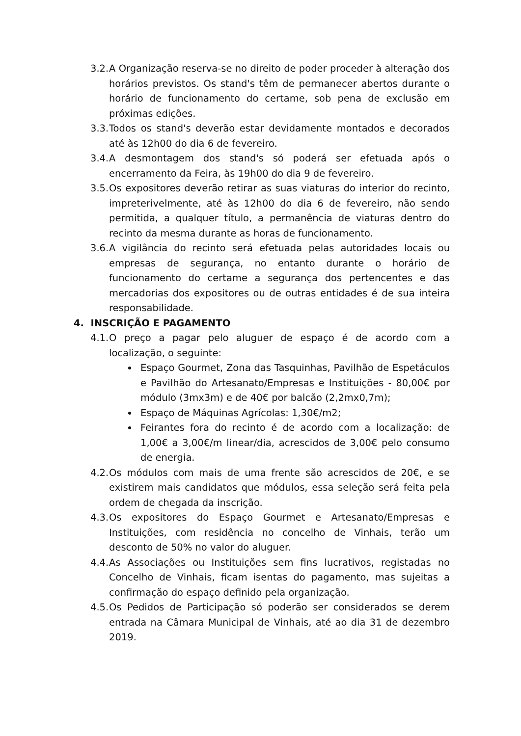3.2. A Organização reserva-se no direito de poder proceder à alteração dos horários previstos. Os stand's têm de permanecer abertos durante o horário de funcionamento do certame, sob pena de exclusão em próximas edições.
3.3. Todos os stand's deverão estar devidamente montados e decorados até às 12h00 do dia 6 de fevereiro.
3.4. A desmontagem dos stand's só poderá ser efetuada após o encerramento da Feira, às 19h00 do dia 9 de fevereiro.
3.5. Os expositores deverão retirar as suas viaturas do interior do recinto, impreterivelmente, até às 12h00 do dia 6 de fevereiro, não sendo permitida, a qualquer título, a permanência de viaturas dentro do recinto da mesma durante as horas de funcionamento.
3.6. A vigilância do recinto será efetuada pelas autoridades locais ou empresas de segurança, no entanto durante o horário de funcionamento do certame a segurança dos pertencentes e das mercadorias dos expositores ou de outras entidades é de sua inteira responsabilidade.
4. INSCRIÇÃO E PAGAMENTO
4.1. O preço a pagar pelo aluguer de espaço é de acordo com a localização, o seguinte:
Espaço Gourmet, Zona das Tasquinhas, Pavilhão de Espetáculos e Pavilhão do Artesanato/Empresas e Instituições - 80,00€ por módulo (3mx3m) e de 40€ por balcão (2,2mx0,7m);
Espaço de Máquinas Agrícolas: 1,30€/m2;
Feirantes fora do recinto é de acordo com a localização: de 1,00€ a 3,00€/m linear/dia, acrescidos de 3,00€ pelo consumo de energia.
4.2. Os módulos com mais de uma frente são acrescidos de 20€, e se existirem mais candidatos que módulos, essa seleção será feita pela ordem de chegada da inscrição.
4.3. Os expositores do Espaço Gourmet e Artesanato/Empresas e Instituições, com residência no concelho de Vinhais, terão um desconto de 50% no valor do aluguer.
4.4. As Associações ou Instituições sem fins lucrativos, registadas no Concelho de Vinhais, ficam isentas do pagamento, mas sujeitas a confirmação do espaço definido pela organização.
4.5. Os Pedidos de Participação só poderão ser considerados se derem entrada na Câmara Municipal de Vinhais, até ao dia 31 de dezembro 2019.